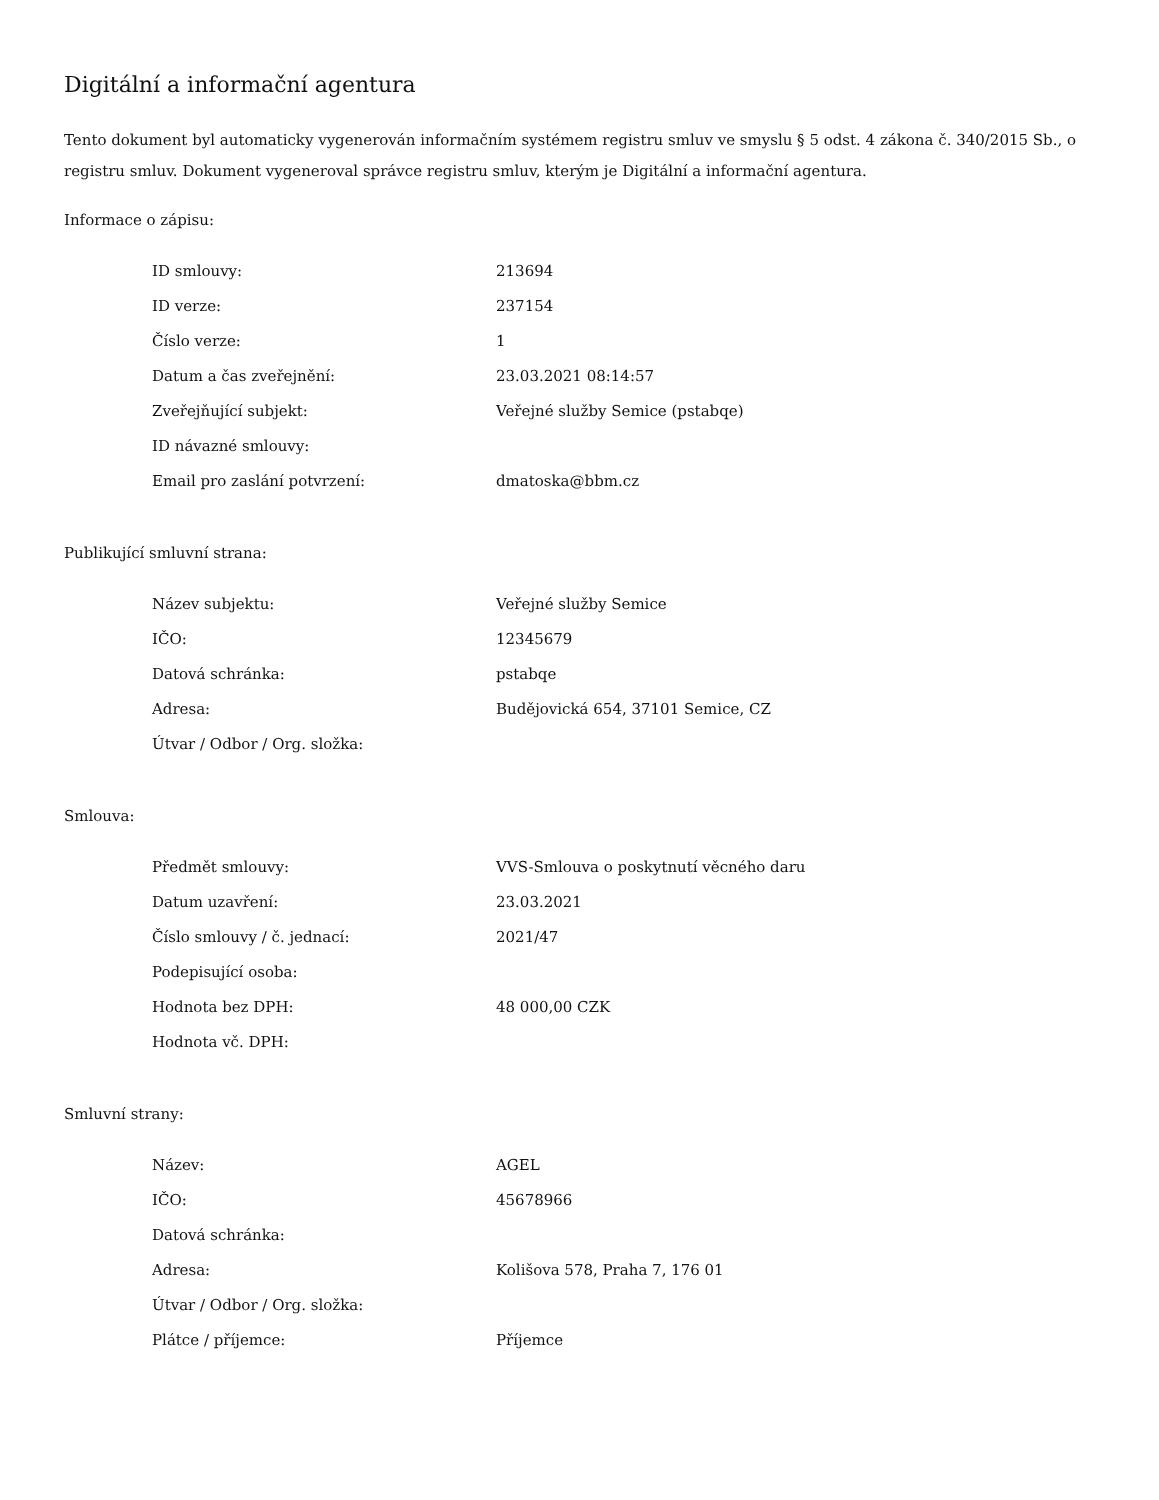Digitální a informační agentura
Tento dokument byl automaticky vygenerován informačním systémem registru smluv ve smyslu § 5 odst. 4 zákona č. 340/2015 Sb., o registru smluv. Dokument vygeneroval správce registru smluv, kterým je Digitální a informační agentura.
Informace o zápisu:
| ID smlouvy: | 213694 |
| ID verze: | 237154 |
| Číslo verze: | 1 |
| Datum a čas zveřejnění: | 23.03.2021 08:14:57 |
| Zveřejňující subjekt: | Veřejné služby Semice (pstabqe) |
| ID návazné smlouvy: | |
| Email pro zaslání potvrzení: | dmatoska@bbm.cz |
Publikující smluvní strana:
| Název subjektu: | Veřejné služby Semice |
| IČO: | 12345679 |
| Datová schránka: | pstabqe |
| Adresa: | Budějovická 654, 37101 Semice, CZ |
| Útvar / Odbor / Org. složka: | |
Smlouva:
| Předmět smlouvy: | VVS-Smlouva o poskytnutí věcného daru |
| Datum uzavření: | 23.03.2021 |
| Číslo smlouvy / č. jednací: | 2021/47 |
| Podepisující osoba: | |
| Hodnota bez DPH: | 48 000,00 CZK |
| Hodnota vč. DPH: | |
Smluvní strany:
| Název: | AGEL |
| IČO: | 45678966 |
| Datová schránka: | |
| Adresa: | Kolišova 578, Praha 7, 176 01 |
| Útvar / Odbor / Org. složka: | |
| Plátce / příjemce: | Příjemce |